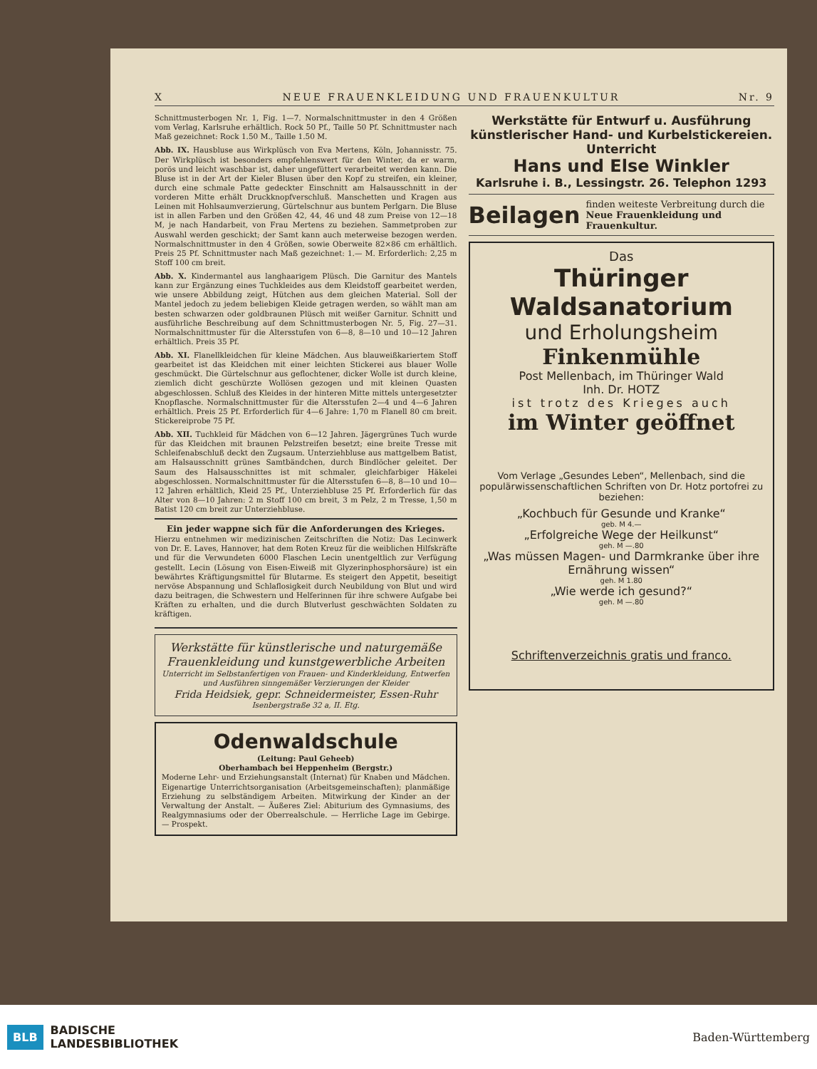X NEUE FRAUENKLEIDUNG UND FRAUENKULTUR Nr. 9
Schnittmusterbogen Nr. 1, Fig. 1—7. Normalschnittmuster in den 4 Größen vom Verlag, Karlsruhe erhältlich. Rock 50 Pf., Taille 50 Pf. Schnittmuster nach Maß gezeichnet: Rock 1.50 M., Taille 1.50 M.
Abb. IX. Hausbluse aus Wirkplüsch von Eva Mertens, Köln, Johannisstr. 75. Der Wirkplüsch ist besonders empfehlenswert für den Winter, da er warm, porös und leicht waschbar ist, daher ungefüttert verarbeitet werden kann. Die Bluse ist in der Art der Kieler Blusen über den Kopf zu streifen, ein kleiner, durch eine schmale Patte gedeckter Einschnitt am Halsausschnitt in der vorderen Mitte erhält Druckknopfverschluß. Manschetten und Kragen aus Leinen mit Hohlsaumverzierung, Gürtelschnur aus buntem Perlgarn. Die Bluse ist in allen Farben und den Größen 42, 44, 46 und 48 zum Preise von 12—18 M, je nach Handarbeit, von Frau Mertens zu beziehen. Sammetproben zur Auswahl werden geschickt; der Samt kann auch meterweise bezogen werden. Normalschnittmuster in den 4 Größen, sowie Oberweite 82×86 cm erhältlich. Preis 25 Pf. Schnittmuster nach Maß gezeichnet: 1.— M. Erforderlich: 2,25 m Stoff 100 cm breit.
Abb. X. Kindermantel aus langhaarigem Plüsch. Die Garnitur des Mantels kann zur Ergänzung eines Tuchkleides aus dem Kleidstoff gearbeitet werden, wie unsere Abbildung zeigt, Hütchen aus dem gleichen Material. Soll der Mantel jedoch zu jedem beliebigen Kleide getragen werden, so wählt man am besten schwarzen oder goldbraunen Plüsch mit weißer Garnitur. Schnitt und ausführliche Beschreibung auf dem Schnittmusterbogen Nr. 5, Fig. 27—31. Normalschnittmuster für die Altersstufen von 6—8, 8—10 und 10—12 Jahren erhältlich. Preis 35 Pf.
Abb. XI. Flanellkleidchen für kleine Mädchen. Aus blauweißkariertem Stoff gearbeitet ist das Kleidchen mit einer leichten Stickerei aus blauer Wolle geschmückt. Die Gürtelschnur aus geflochtener, dicker Wolle ist durch kleine, ziemlich dicht geschürzte Wollösen gezogen und mit kleinen Quasten abgeschlossen. Schluß des Kleides in der hinteren Mitte mittels untergesetzter Knopflasche. Normalschnittmuster für die Altersstufen 2—4 und 4—6 Jahren erhältlich. Preis 25 Pf. Erforderlich für 4—6 Jahre: 1,70 m Flanell 80 cm breit. Stickereiprobe 75 Pf.
Abb. XII. Tuchkleid für Mädchen von 6—12 Jahren. Jägergrünes Tuch wurde für das Kleidchen mit braunen Pelzstreifen besetzt; eine breite Tresse mit Schleifenabschluß deckt den Zugsaum. Unterziehbluse aus mattgelbem Batist, am Halsausschnitt grünes Samtbändchen, durch Bindlöcher geleitet. Der Saum des Halsausschnittes ist mit schmaler, gleichfarbiger Häkelei abgeschlossen. Normalschnittmuster für die Altersstufen 6—8, 8—10 und 10—12 Jahren erhältlich, Kleid 25 Pf., Unterziehbluse 25 Pf. Erforderlich für das Alter von 8—10 Jahren: 2 m Stoff 100 cm breit, 3 m Pelz, 2 m Tresse, 1,50 m Batist 120 cm breit zur Unterziehbluse.
Ein jeder wappne sich für die Anforderungen des Krieges.
Hierzu entnehmen wir medizinischen Zeitschriften die Notiz: Das Lecinwerk von Dr. E. Laves, Hannover, hat dem Roten Kreuz für die weiblichen Hilfskräfte und für die Verwundeten 6000 Flaschen Lecin unentgeltlich zur Verfügung gestellt. Lecin (Lösung von Eisen-Eiweiß mit Glyzerinphosphorsäure) ist ein bewährtes Kräftigungsmittel für Blutarme. Es steigert den Appetit, beseitigt nervöse Abspannung und Schlaflosigkeit durch Neubildung von Blut und wird dazu beitragen, die Schwestern und Helferinnen für ihre schwere Aufgabe bei Kräften zu erhalten, und die durch Blutverlust geschwächten Soldaten zu kräftigen.
Werkstätte für künstlerische und naturgemäße Frauenkleidung und kunstgewerbliche Arbeiten
Unterricht im Selbstanfertigen von Frauen- und Kinderkleidung, Entwerfen und Ausführen sinngemäßer Verzierungen der Kleider
Frida Heidsiek, gepr. Schneidermeister, Essen-Ruhr
Isenbergstraße 32 a, II. Etg.
Odenwaldschule
(Leitung: Paul Geheeb)
Oberhambach bei Heppenheim (Bergstr.)
Moderne Lehr- und Erziehungsanstalt (Internat) für Knaben und Mädchen. Eigenartige Unterrichtsorganisation (Arbeitsgemeinschaften); planmäßige Erziehung zu selbständigem Arbeiten. Mitwirkung der Kinder an der Verwaltung der Anstalt. — Äußeres Ziel: Abiturium des Gymnasiums, des Realgymnasiums oder der Oberrealschule. — Herrliche Lage im Gebirge. — Prospekt.
Werkstätte für Entwurf u. Ausführung künstlerischer Hand- und Kurbelstickereien. Unterricht
Hans und Else Winkler
Karlsruhe i. B., Lessingstr. 26. Telephon 1293
Beilagen finden weiteste Verbreitung durch die Neue Frauenkleidung und Frauenkultur.
Das
Thüringer Waldsanatorium
und Erholungsheim
Finkenmühle
Post Mellenbach, im Thüringer Wald
Inh. Dr. HOTZ
ist trotz des Krieges auch
im Winter geöffnet
Vom Verlage „Gesundes Leben“, Mellenbach, sind die populärwissenschaftlichen Schriften von Dr. Hotz portofrei zu beziehen:
„Kochbuch für Gesunde und Kranke“
geb. M 4.—
„Erfolgreiche Wege der Heilkunst“
geh. M —.80
„Was müssen Magen- und Darmkranke über ihre Ernährung wissen“
geh. M 1.80
„Wie werde ich gesund?“
geh. M —.80
Schriftenverzeichnis gratis und franco.
BLB BADISCHE
LANDESBIBLIOTHEK
Baden-Württemberg